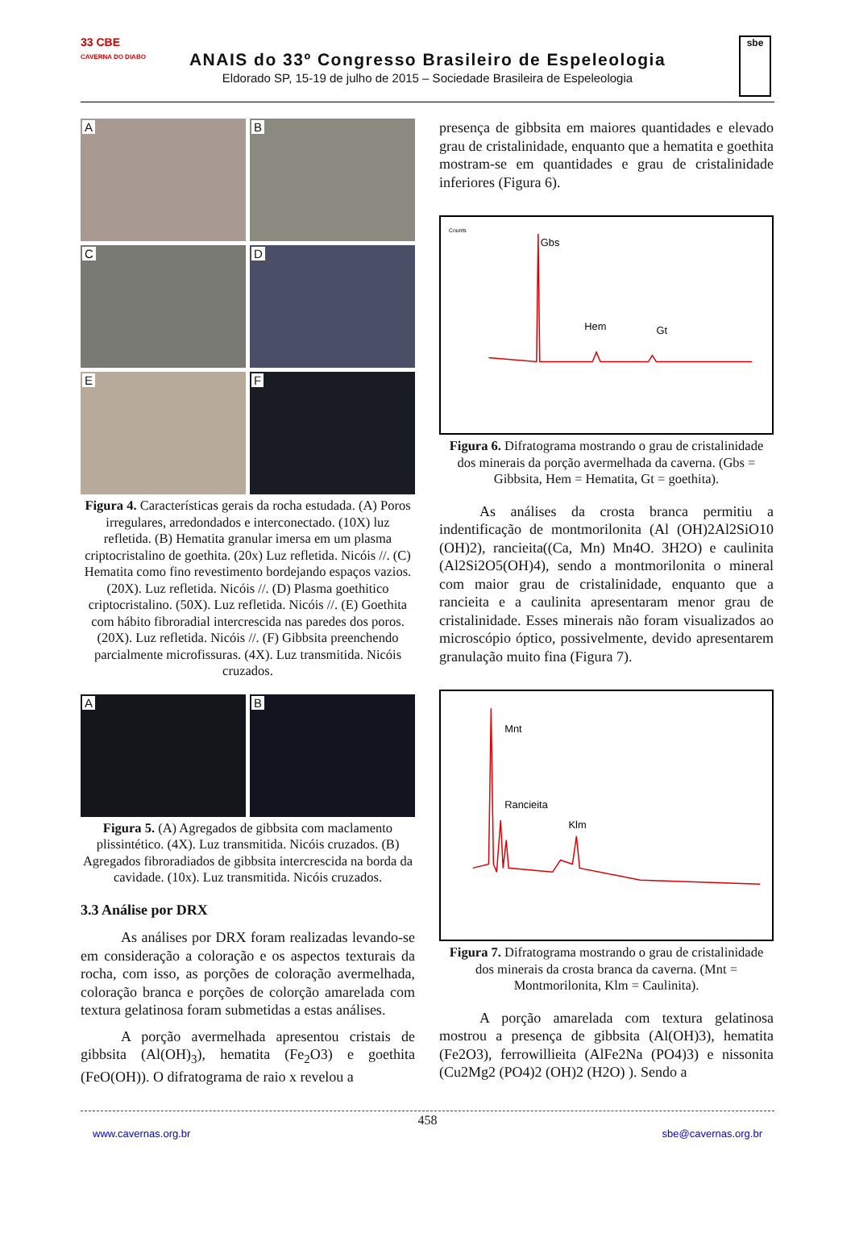33 CBE
CAVERNA DO DIABO
ANAIS do 33º Congresso Brasileiro de Espeleologia
Eldorado SP, 15-19 de julho de 2015 – Sociedade Brasileira de Espeleologia
sbe
A
B
C
D
E
F
Figura 4. Características gerais da rocha estudada. (A) Poros irregulares, arredondados e interconectado. (10X) luz refletida. (B) Hematita granular imersa em um plasma criptocristalino de goethita. (20x) Luz refletida. Nicóis //. (C) Hematita como fino revestimento bordejando espaços vazios. (20X). Luz refletida. Nicóis //. (D) Plasma goethitico criptocristalino. (50X). Luz refletida. Nicóis //. (E) Goethita com hábito fibroradial intercrescida nas paredes dos poros. (20X). Luz refletida. Nicóis //. (F) Gibbsita preenchendo parcialmente microfissuras. (4X). Luz transmitida. Nicóis cruzados.
A
B
Figura 5. (A) Agregados de gibbsita com maclamento plissintético. (4X). Luz transmitida. Nicóis cruzados. (B) Agregados fibroradiados de gibbsita intercrescida na borda da cavidade. (10x). Luz transmitida. Nicóis cruzados.
3.3 Análise por DRX
As análises por DRX foram realizadas levando-se em consideração a coloração e os aspectos texturais da rocha, com isso, as porções de coloração avermelhada, coloração branca e porções de colorção amarelada com textura gelatinosa foram submetidas a estas análises.
A porção avermelhada apresentou cristais de gibbsita (Al(OH)<sub>3</sub>), hematita (Fe<sub>2</sub>O3) e goethita (FeO(OH)). O difratograma de raio x revelou a
presença de gibbsita em maiores quantidades e elevado grau de cristalinidade, enquanto que a hematita e goethita mostram-se em quantidades e grau de cristalinidade inferiores (Figura 6).
Gbs
Hem
Gt
Counts
Figura 6. Difratograma mostrando o grau de cristalinidade dos minerais da porção avermelhada da caverna. (Gbs = Gibbsita, Hem = Hematita, Gt = goethita).
As análises da crosta branca permitiu a indentificação de montmorilonita (Al (OH)2Al2SiO10 (OH)2), rancieita((Ca, Mn) Mn4O. 3H2O) e caulinita (Al2Si2O5(OH)4), sendo a montmorilonita o mineral com maior grau de cristalinidade, enquanto que a rancieita e a caulinita apresentaram menor grau de cristalinidade. Esses minerais não foram visualizados ao microscópio óptico, possivelmente, devido apresentarem granulação muito fina (Figura 7).
Mnt
Rancieita
Klm
Figura 7. Difratograma mostrando o grau de cristalinidade dos minerais da crosta branca da caverna. (Mnt = Montmorilonita, Klm = Caulinita).
A porção amarelada com textura gelatinosa mostrou a presença de gibbsita (Al(OH)3), hematita (Fe2O3), ferrowillieita (AlFe2Na (PO4)3) e nissonita (Cu2Mg2 (PO4)2 (OH)2 (H2O) ). Sendo a
458
www.cavernas.org.br sbe@cavernas.org.br